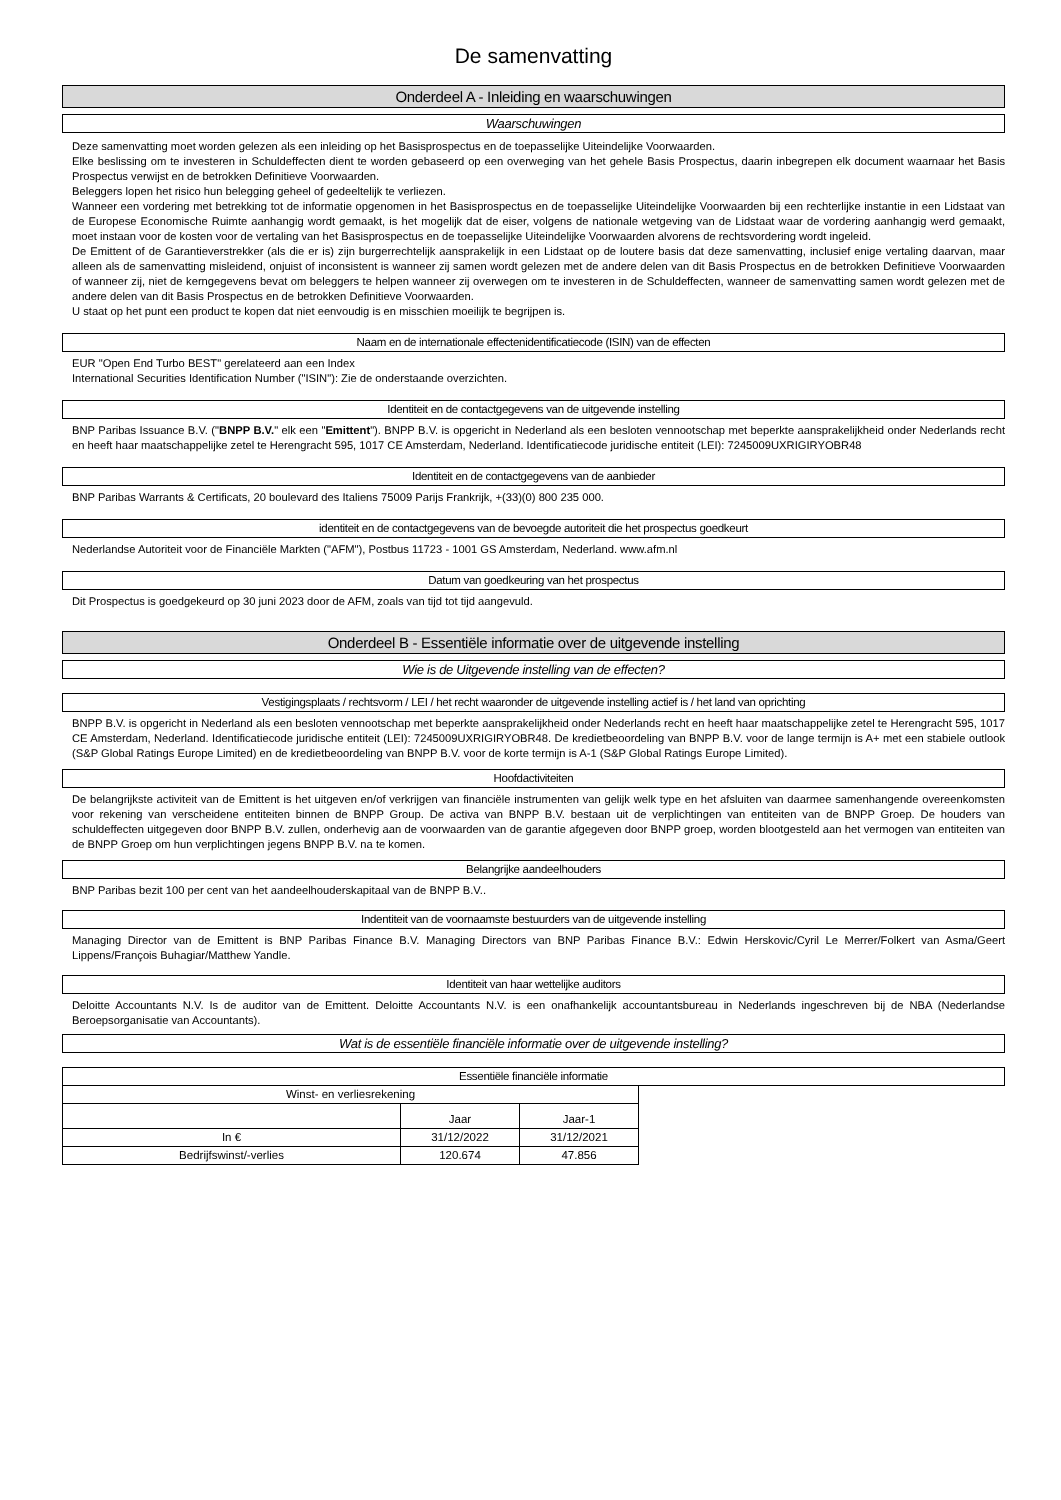De samenvatting
Onderdeel A - Inleiding en waarschuwingen
Waarschuwingen
Deze samenvatting moet worden gelezen als een inleiding op het Basisprospectus en de toepasselijke Uiteindelijke Voorwaarden.
Elke beslissing om te investeren in Schuldeffecten dient te worden gebaseerd op een overweging van het gehele Basis Prospectus, daarin inbegrepen elk document waarnaar het Basis Prospectus verwijst en de betrokken Definitieve Voorwaarden.
Beleggers lopen het risico hun belegging geheel of gedeeltelijk te verliezen.
Wanneer een vordering met betrekking tot de informatie opgenomen in het Basisprospectus en de toepasselijke Uiteindelijke Voorwaarden bij een rechterlijke instantie in een Lidstaat van de Europese Economische Ruimte aanhangig wordt gemaakt, is het mogelijk dat de eiser, volgens de nationale wetgeving van de Lidstaat waar de vordering aanhangig werd gemaakt, moet instaan voor de kosten voor de vertaling van het Basisprospectus en de toepasselijke Uiteindelijke Voorwaarden alvorens de rechtsvordering wordt ingeleid.
De Emittent of de Garantieverstrekker (als die er is) zijn burgerrechtelijk aansprakelijk in een Lidstaat op de loutere basis dat deze samenvatting, inclusief enige vertaling daarvan, maar alleen als de samenvatting misleidend, onjuist of inconsistent is wanneer zij samen wordt gelezen met de andere delen van dit Basis Prospectus en de betrokken Definitieve Voorwaarden of wanneer zij, niet de kerngegevens bevat om beleggers te helpen wanneer zij overwegen om te investeren in de Schuldeffecten, wanneer de samenvatting samen wordt gelezen met de andere delen van dit Basis Prospectus en de betrokken Definitieve Voorwaarden.
U staat op het punt een product te kopen dat niet eenvoudig is en misschien moeilijk te begrijpen is.
Naam en de internationale effectenidentificatiecode (ISIN) van de effecten
EUR "Open End Turbo BEST" gerelateerd aan een Index
International Securities Identification Number ("ISIN"): Zie de onderstaande overzichten.
Identiteit en de contactgegevens van de uitgevende instelling
BNP Paribas Issuance B.V. ("BNPP B.V." elk een "Emittent"). BNPP B.V. is opgericht in Nederland als een besloten vennootschap met beperkte aansprakelijkheid onder Nederlands recht en heeft haar maatschappelijke zetel te Herengracht 595, 1017 CE Amsterdam, Nederland. Identificatiecode juridische entiteit (LEI): 7245009UXRIGIRYOBR48
Identiteit en de contactgegevens van de aanbieder
BNP Paribas Warrants & Certificats, 20 boulevard des Italiens 75009 Parijs Frankrijk, +(33)(0) 800 235 000.
identiteit en de contactgegevens van de bevoegde autoriteit die het prospectus goedkeurt
Nederlandse Autoriteit voor de Financiële Markten ("AFM"), Postbus 11723 - 1001 GS Amsterdam, Nederland. www.afm.nl
Datum van goedkeuring van het prospectus
Dit Prospectus is goedgekeurd op 30 juni 2023 door de AFM, zoals van tijd tot tijd aangevuld.
Onderdeel B - Essentiële informatie over de uitgevende instelling
Wie is de Uitgevende instelling van de effecten?
Vestigingsplaats / rechtsvorm / LEI / het recht waaronder de uitgevende instelling actief is / het land van oprichting
BNPP B.V. is opgericht in Nederland als een besloten vennootschap met beperkte aansprakelijkheid onder Nederlands recht en heeft haar maatschappelijke zetel te Herengracht 595, 1017 CE Amsterdam, Nederland. Identificatiecode juridische entiteit (LEI): 7245009UXRIGIRYOBR48. De kredietbeoordeling van BNPP B.V. voor de lange termijn is A+ met een stabiele outlook (S&P Global Ratings Europe Limited) en de kredietbeoordeling van BNPP B.V. voor de korte termijn is A-1 (S&P Global Ratings Europe Limited).
Hoofdactiviteiten
De belangrijkste activiteit van de Emittent is het uitgeven en/of verkrijgen van financiële instrumenten van gelijk welk type en het afsluiten van daarmee samenhangende overeenkomsten voor rekening van verscheidene entiteiten binnen de BNPP Group. De activa van BNPP B.V. bestaan uit de verplichtingen van entiteiten van de BNPP Groep. De houders van schuldeffecten uitgegeven door BNPP B.V. zullen, onderhevig aan de voorwaarden van de garantie afgegeven door BNPP groep, worden blootgesteld aan het vermogen van entiteiten van de BNPP Groep om hun verplichtingen jegens BNPP B.V. na te komen.
Belangrijke aandeelhouders
BNP Paribas bezit 100 per cent van het aandeelhouderskapitaal van de BNPP B.V..
Indentiteit van de voornaamste bestuurders van de uitgevende instelling
Managing Director van de Emittent is BNP Paribas Finance B.V. Managing Directors van BNP Paribas Finance B.V.: Edwin Herskovic/Cyril Le Merrer/Folkert van Asma/Geert Lippens/François Buhagiar/Matthew Yandle.
Identiteit van haar wettelijke auditors
Deloitte Accountants N.V. Is de auditor van de Emittent. Deloitte Accountants N.V. is een onafhankelijk accountantsbureau in Nederlands ingeschreven bij de NBA (Nederlandse Beroepsorganisatie van Accountants).
Wat is de essentiële financiële informatie over de uitgevende instelling?
Essentiële financiële informatie
| Winst- en verliesrekening | | |
| --- | --- | --- |
| | Jaar | Jaar-1 |
| In € | 31/12/2022 | 31/12/2021 |
| Bedrijfswinst/-verlies | 120.674 | 47.856 |